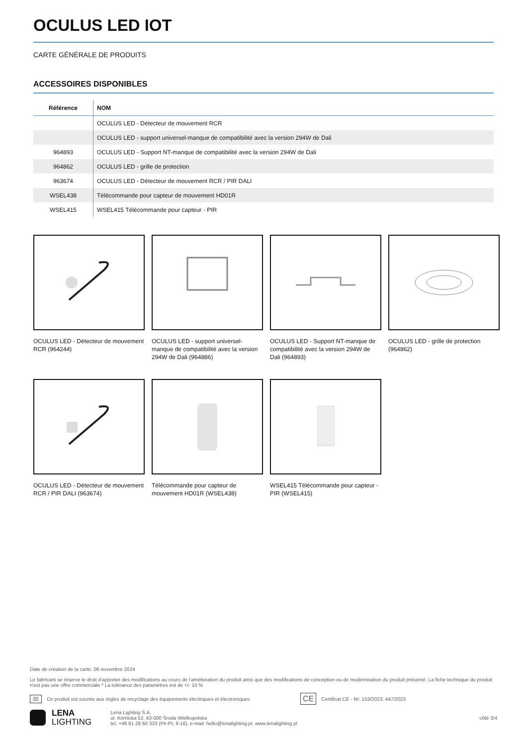OCULUS LED IOT
CARTE GÉNÉRALE DE PRODUITS
ACCESSOIRES DISPONIBLES
| Référence | NOM |
| --- | --- |
| | OCULUS LED - Détecteur de mouvement RCR |
| | OCULUS LED - support universel-manque de compatibilité avec la version 294W de Dali |
| 964893 | OCULUS LED - Support NT-manque de compatibilité avec la version 294W de Dali |
| 964862 | OCULUS LED - grille de protection |
| 963674 | OCULUS LED - Détecteur de mouvement RCR / PIR DALI |
| WSEL438 | Télécommande pour capteur de mouvement HD01R |
| WSEL415 | WSEL415 Télécommande pour capteur - PIR |
OCULUS LED - Détecteur de mouvement RCR (964244)
OCULUS LED - support universel-manque de compatibilité avec la version 294W de Dali (964886)
OCULUS LED - Support NT-manque de compatibilité avec la version 294W de Dali (964893)
OCULUS LED - grille de protection (964862)
OCULUS LED - Détecteur de mouvement RCR / PIR DALI (963674)
Télécommande pour capteur de mouvement HD01R (WSEL438)
WSEL415 Télécommande pour capteur - PIR (WSEL415)
Date de création de la carte: 06 novembre 2024
Le fabricant se réserve le droit d'apporter des modifications au cours de l'amélioration du produit ainsi que des modifications de conception ou de modernisation du produit présenté. La fiche technique du produit n'est pas une offre commerciale * La tolérance des paramètres est de +/- 10 %
⌧ Ce produit est soumis aux règles de recyclage des équipements électriques et électroniques CE Certificat CE - Nr: 153/2023; 447/2023
LENA
LIGHTING
Lena Lighting S.A.
ul. Kórnicka 52, 63-000 Środa Wielkopolska
tel. +48 61 28 60 333 (Pn-Pt, 8-16), e-mail: hello@lenalighting.pl, www.lenalighting.pl
côté 3/4